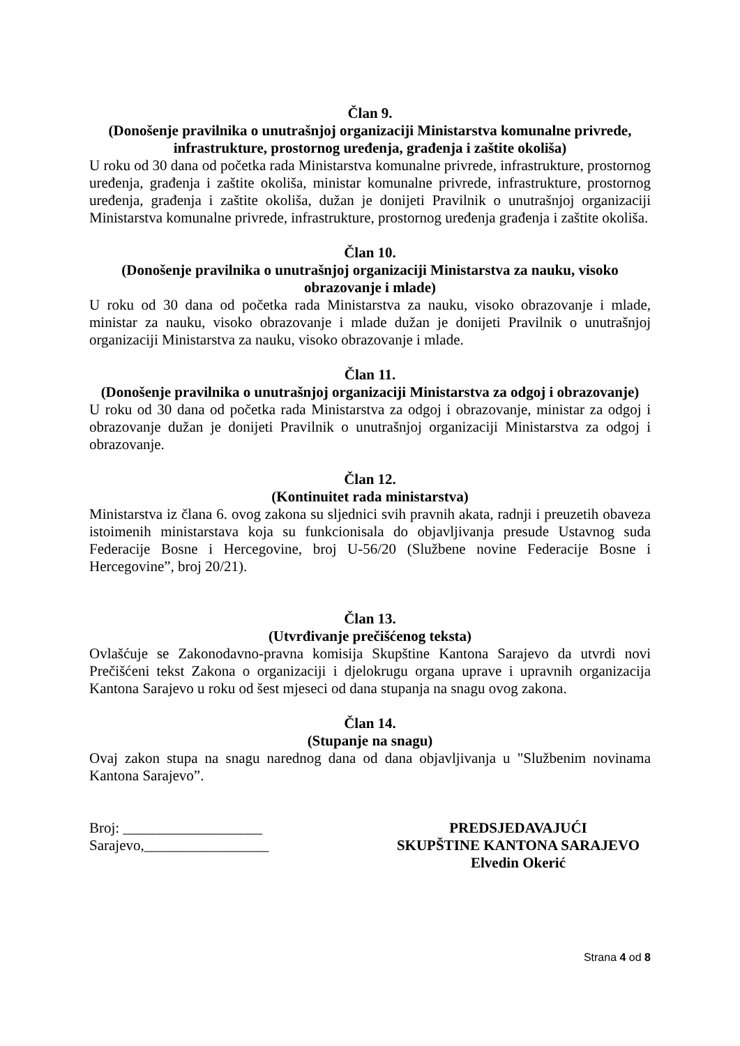Član 9.
(Donošenje pravilnika o unutrašnjoj organizaciji Ministarstva komunalne privrede, infrastrukture, prostornog uređenja, građenja i zaštite okoliša)
U roku od 30 dana od početka rada Ministarstva komunalne privrede, infrastrukture, prostornog uređenja, građenja i zaštite okoliša, ministar komunalne privrede, infrastrukture, prostornog uređenja, građenja i zaštite okoliša, dužan je donijeti Pravilnik o unutrašnjoj organizaciji Ministarstva komunalne privrede, infrastrukture, prostornog uređenja građenja i zaštite okoliša.
Član 10.
(Donošenje pravilnika o unutrašnjoj organizaciji Ministarstva za nauku, visoko obrazovanje i mlade)
U roku od 30 dana od početka rada Ministarstva za nauku, visoko obrazovanje i mlade, ministar za nauku, visoko obrazovanje i mlade dužan je donijeti Pravilnik o unutrašnjoj organizaciji Ministarstva za nauku, visoko obrazovanje i mlade.
Član 11.
(Donošenje pravilnika o unutrašnjoj organizaciji Ministarstva za odgoj i obrazovanje)
U roku od 30 dana od početka rada Ministarstva za odgoj i obrazovanje, ministar za odgoj i obrazovanje dužan je donijeti Pravilnik o unutrašnjoj organizaciji Ministarstva za odgoj i obrazovanje.
Član 12.
(Kontinuitet rada ministarstva)
Ministarstva iz člana 6. ovog zakona su sljednici svih pravnih akata, radnji i preuzetih obaveza istoimenih ministarstava koja su funkcionisala do objavljivanja presude Ustavnog suda Federacije Bosne i Hercegovine, broj U-56/20 (Službene novine Federacije Bosne i Hercegovine”, broj 20/21).
Član 13.
(Utvrđivanje prečišćenog teksta)
Ovlašćuje se Zakonodavno-pravna komisija Skupštine Kantona Sarajevo da utvrdi novi Prečišćeni tekst Zakona o organizaciji i djelokrugu organa uprave i upravnih organizacija Kantona Sarajevo u roku od šest mjeseci od dana stupanja na snagu ovog zakona.
Član 14.
(Stupanje na snagu)
Ovaj zakon stupa na snagu narednog dana od dana objavljivanja u "Službenim novinama Kantona Sarajevo”.
Broj: ___________________
Sarajevo,_________________
PREDSJEDAVAJUĆI
SKUPŠTINE KANTONA SARAJEVO
Elvedin Okerić
Strana 4 od 8